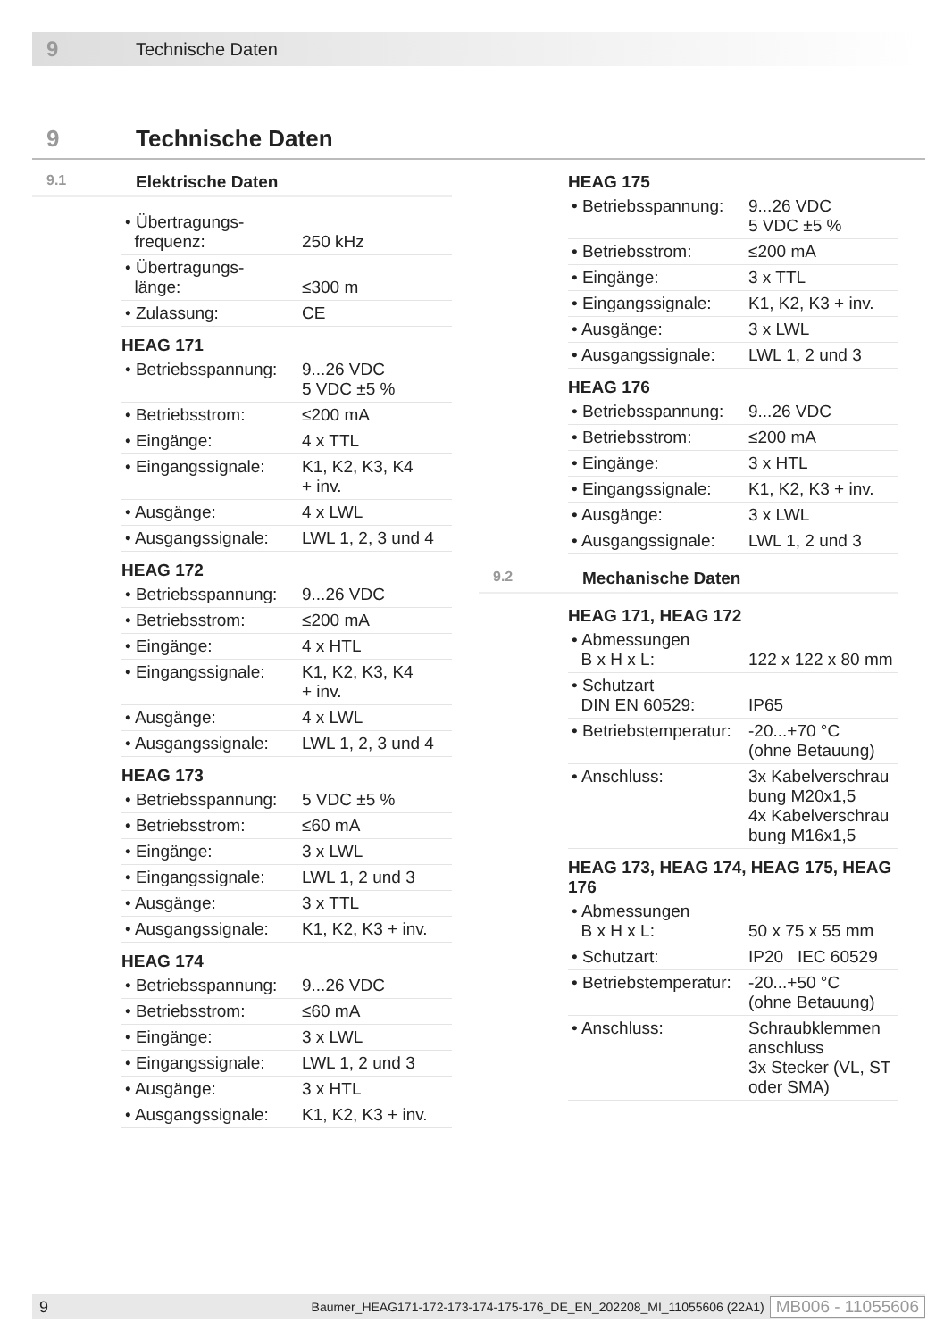9 Technische Daten
9 Technische Daten
9.1 Elektrische Daten
| • Übertragungs- frequenz: | 250 kHz |
| • Übertragungs- länge: | ≤300 m |
| • Zulassung: | CE |
HEAG 171
| • Betriebsspannung: | 9...26 VDC 5 VDC ±5 % |
| • Betriebsstrom: | ≤200 mA |
| • Eingänge: | 4 x TTL |
| • Eingangssignale: | K1, K2, K3, K4 + inv. |
| • Ausgänge: | 4 x LWL |
| • Ausgangssignale: | LWL 1, 2, 3 und 4 |
HEAG 172
| • Betriebsspannung: | 9...26 VDC |
| • Betriebsstrom: | ≤200 mA |
| • Eingänge: | 4 x HTL |
| • Eingangssignale: | K1, K2, K3, K4 + inv. |
| • Ausgänge: | 4 x LWL |
| • Ausgangssignale: | LWL 1, 2, 3 und 4 |
HEAG 173
| • Betriebsspannung: | 5 VDC ±5 % |
| • Betriebsstrom: | ≤60 mA |
| • Eingänge: | 3 x LWL |
| • Eingangssignale: | LWL 1, 2 und 3 |
| • Ausgänge: | 3 x TTL |
| • Ausgangssignale: | K1, K2, K3 + inv. |
HEAG 174
| • Betriebsspannung: | 9...26 VDC |
| • Betriebsstrom: | ≤60 mA |
| • Eingänge: | 3 x LWL |
| • Eingangssignale: | LWL 1, 2 und 3 |
| • Ausgänge: | 3 x HTL |
| • Ausgangssignale: | K1, K2, K3 + inv. |
HEAG 175
| • Betriebsspannung: | 9...26 VDC 5 VDC ±5 % |
| • Betriebsstrom: | ≤200 mA |
| • Eingänge: | 3 x TTL |
| • Eingangssignale: | K1, K2, K3 + inv. |
| • Ausgänge: | 3 x LWL |
| • Ausgangssignale: | LWL 1, 2 und 3 |
HEAG 176
| • Betriebsspannung: | 9...26 VDC |
| • Betriebsstrom: | ≤200 mA |
| • Eingänge: | 3 x HTL |
| • Eingangssignale: | K1, K2, K3 + inv. |
| • Ausgänge: | 3 x LWL |
| • Ausgangssignale: | LWL 1, 2 und 3 |
9.2 Mechanische Daten
HEAG 171, HEAG 172
| • Abmessungen B x H x L: | 122 x 122 x 80 mm |
| • Schutzart DIN EN 60529: | IP65 |
| • Betriebstemperatur: | -20...+70 °C (ohne Betauung) |
| • Anschluss: | 3x Kabelverschrau bung M20x1,5 4x Kabelverschrau bung M16x1,5 |
HEAG 173, HEAG 174, HEAG 175, HEAG 176
| • Abmessungen B x H x L: | 50 x 75 x 55 mm |
| • Schutzart: | IP20 IEC 60529 |
| • Betriebstemperatur: | -20...+50 °C (ohne Betauung) |
| • Anschluss: | Schraubklemmen anschluss 3x Stecker (VL, ST oder SMA) |
9 Baumer_HEAG171-172-173-174-175-176_DE_EN_202208_MI_11055606 (22A1) MB006 - 11055606